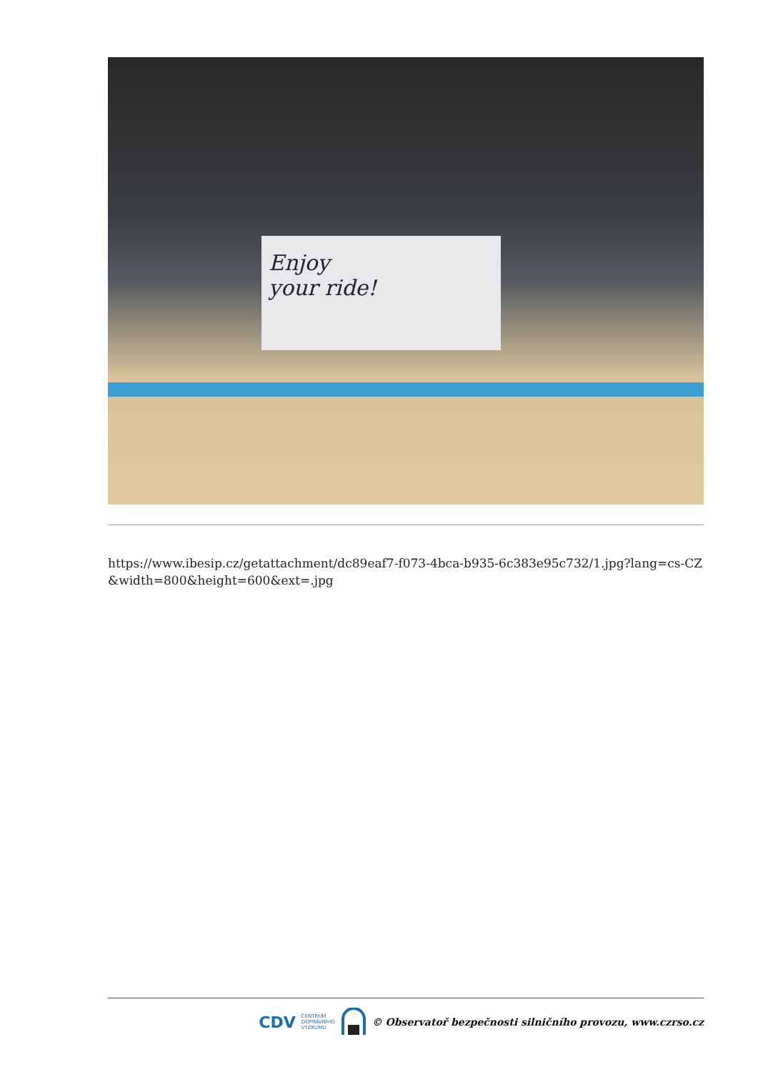Enjoy
your ride!
https://www.ibesip.cz/getattachment/dc89eaf7-f073-4bca-b935-6c383e95c732/1.jpg?lang=cs-CZ&width=800&height=600&ext=.jpg
CDV CENTRUM
DOPRAVNÍHO
VÝZKUMU © Observatoř bezpečnosti silničního provozu, www.czrso.cz